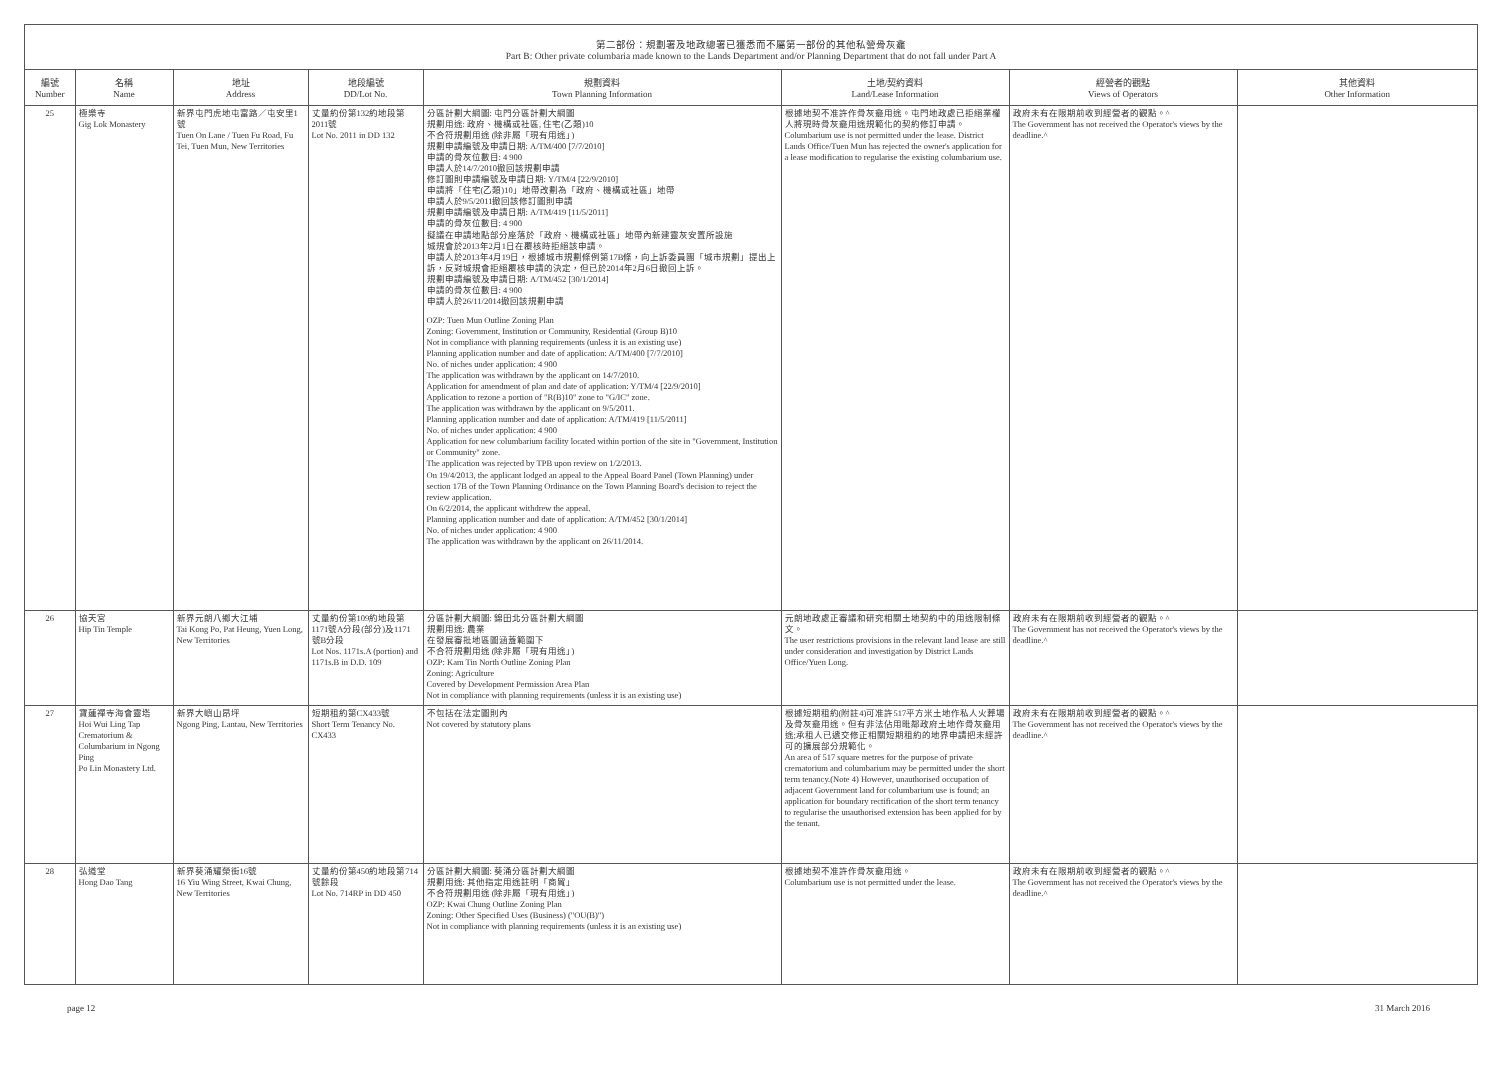第二部份：規劃署及地政總署已獲悉而不屬第一部份的其他私營骨灰龕
Part B: Other private columbaria made known to the Lands Department and/or Planning Department that do not fall under Part A
| 編號 Number | 名稱 Name | 地址 Address | 地段編號 DD/Lot No. | 規劃資料 Town Planning Information | 土地/契約資料 Land/Lease Information | 經營者的觀點 Views of Operators | 其他資料 Other Information |
| --- | --- | --- | --- | --- | --- | --- | --- |
| 25 | 極樂寺 Gig Lok Monastery | 新界屯門虎地屯富路／屯安里1號 Tuen On Lane / Tuen Fu Road, Fu Tei, Tuen Mun, New Territories | 丈量約份第132約地段第2011號 Lot No. 2011 in DD 132 | 分區計劃大綱圖: 屯門分區計劃大綱圖 規劃用途: 政府、機構或社區, 住宅(乙類)10 不合符規劃用途 (除非屬「現有用途」) 規劃申請編號及申請日期: A/TM/400 [7/7/2010] 申請的骨灰位數目: 4 900 申請人於14/7/2010撤回該規劃申請 修訂圖則申請編號及申請日期: Y/TM/4 [22/9/2010] 申請將「住宅(乙類)10」地帶改劃為「政府、機構或社區」地帶 申請人於9/5/2011撤回該修訂圖則申請 規劃申請編號及申請日期: A/TM/419 [11/5/2011] 申請的骨灰位數目: 4 900 擬議在申請地點部分座落於「政府、機構或社區」地帶內新建靈灰安置所設施 城規會於2013年2月1日在覆核時拒絕該申請。 申請人於2013年4月19日，根據城市規劃條例第17B條，向上訴委員團「城市規劃」提出上訴，反對城規會拒絕覆核申請的決定，但已於2014年2月6日撤回上訴。 規劃申請編號及申請日期: A/TM/452 [30/1/2014] 申請的骨灰位數目: 4 900 申請人於26/11/2014撤回該規劃申請 OZP: Tuen Mun Outline Zoning Plan Zoning: Government, Institution or Community, Residential (Group B)10 Not in compliance with planning requirements (unless it is an existing use) Planning application number and date of application: A/TM/400 [7/7/2010] No. of niches under application: 4 900 The application was withdrawn by the applicant on 14/7/2010. Application for amendment of plan and date of application: Y/TM/4 [22/9/2010] Application to rezone a portion of "R(B)10" zone to "G/IC" zone. The application was withdrawn by the applicant on 9/5/2011. Planning application number and date of application: A/TM/419 [11/5/2011] No. of niches under application: 4 900 Application for new columbarium facility located within portion of the site in "Government, Institution or Community" zone. The application was rejected by TPB upon review on 1/2/2013. On 19/4/2013, the applicant lodged an appeal to the Appeal Board Panel (Town Planning) under section 17B of the Town Planning Ordinance on the Town Planning Board's decision to reject the review application. On 6/2/2014, the applicant withdrew the appeal. Planning application number and date of application: A/TM/452 [30/1/2014] No. of niches under application: 4 900 The application was withdrawn by the applicant on 26/11/2014. | 根據地契不准許作骨灰龕用途。屯門地政處已拒絕業權人將現時骨灰龕用途規範化的契約修訂申請。 Columbarium use is not permitted under the lease. District Lands Office/Tuen Mun has rejected the owner's application for a lease modification to regularise the existing columbarium use. | 政府未有在限期前收到經營者的觀點。^ The Government has not received the Operator's views by the deadline.^ | |
| 26 | 協天宮 Hip Tin Temple | 新界元朗八鄉大江埔 Tai Kong Po, Pat Heung, Yuen Long, New Territories | 丈量約份第109約地段第1171號A分段(部分)及1171號B分段 Lot Nos. 1171s.A (portion) and 1171s.B in D.D. 109 | 分區計劃大綱圖: 錦田北分區計劃大綱圖 規劃用途: 農業 在發展審批地區圖涵蓋範圍下 不合符規劃用途 (除非屬「現有用途」) OZP: Kam Tin North Outline Zoning Plan Zoning: Agriculture Covered by Development Permission Area Plan Not in compliance with planning requirements (unless it is an existing use) | 元朗地政處正審議和研究相關土地契約中的用途限制條文。 The user restrictions provisions in the relevant land lease are still under consideration and investigation by District Lands Office/Yuen Long. | 政府未有在限期前收到經營者的觀點。^ The Government has not received the Operator's views by the deadline.^ | |
| 27 | 寶蓮禪寺海會靈塔 Hoi Wui Ling Tap Crematorium & Columbarium in Ngong Ping Po Lin Monastery Ltd. | 新界大嶼山昂坪 Ngong Ping, Lantau, New Territories | 短期租約第CX433號 Short Term Tenancy No. CX433 | 不包括在法定圖則內 Not covered by statutory plans | 根據短期租約(附註4)可准許517平方米土地作私人火葬場及骨灰龕用途。但有非法佔用毗鄰政府土地作骨灰龕用途;承租人已遞交修正相關短期租約的地界申請把未經許可的擴展部分規範化。 An area of 517 square metres for the purpose of private crematorium and columbarium may be permitted under the short term tenancy.(Note 4) However, unauthorised occupation of adjacent Government land for columbarium use is found; an application for boundary rectification of the short term tenancy to regularise the unauthorised extension has been applied for by the tenant. | 政府未有在限期前收到經營者的觀點。^ The Government has not received the Operator's views by the deadline.^ | |
| 28 | 弘道堂 Hong Dao Tang | 新界葵涌耀榮街16號 16 Yiu Wing Street, Kwai Chung, New Territories | 丈量約份第450約地段第714號餘段 Lot No. 714RP in DD 450 | 分區計劃大綱圖: 葵涌分區計劃大綱圖 規劃用途: 其他指定用途註明「商貿」 不合符規劃用途 (除非屬「現有用途」) OZP: Kwai Chung Outline Zoning Plan Zoning: Other Specified Uses (Business) ("OU(B)") Not in compliance with planning requirements (unless it is an existing use) | 根據地契不准許作骨灰龕用途。 Columbarium use is not permitted under the lease. | 政府未有在限期前收到經營者的觀點。^ The Government has not received the Operator's views by the deadline.^ | |
page 12 31 March 2016